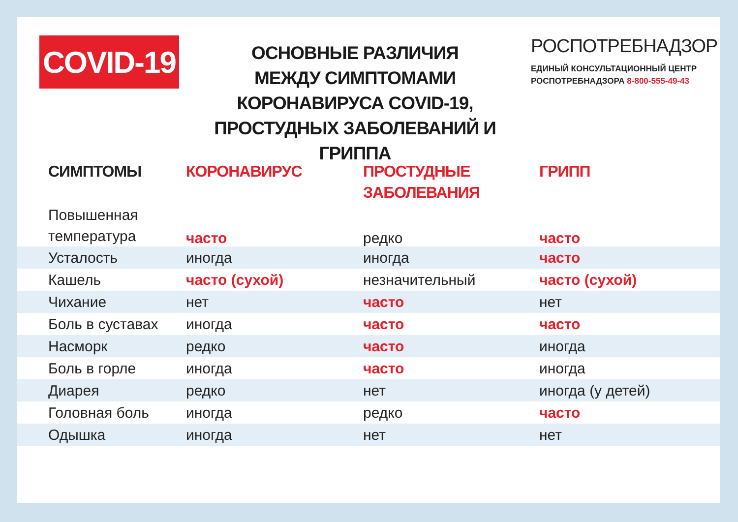COVID-19
ОСНОВНЫЕ РАЗЛИЧИЯ
МЕЖДУ СИМПТОМАМИ
КОРОНАВИРУСА COVID-19,
ПРОСТУДНЫХ ЗАБОЛЕВАНИЙ И ГРИППА
РОСПОТРЕБНАДЗОР
ЕДИНЫЙ КОНСУЛЬТАЦИОННЫЙ ЦЕНТР
РОСПОТРЕБНАДЗОРА 8-800-555-49-43
| СИМПТОМЫ | КОРОНАВИРУС | ПРОСТУДНЫЕ ЗАБОЛЕВАНИЯ | ГРИПП |
| --- | --- | --- | --- |
| Повышенная температура | часто | редко | часто |
| Усталость | иногда | иногда | часто |
| Кашель | часто (сухой) | незначительный | часто (сухой) |
| Чихание | нет | часто | нет |
| Боль в суставах | иногда | часто | часто |
| Насморк | редко | часто | иногда |
| Боль в горле | иногда | часто | иногда |
| Диарея | редко | нет | иногда (у детей) |
| Головная боль | иногда | редко | часто |
| Одышка | иногда | нет | нет |